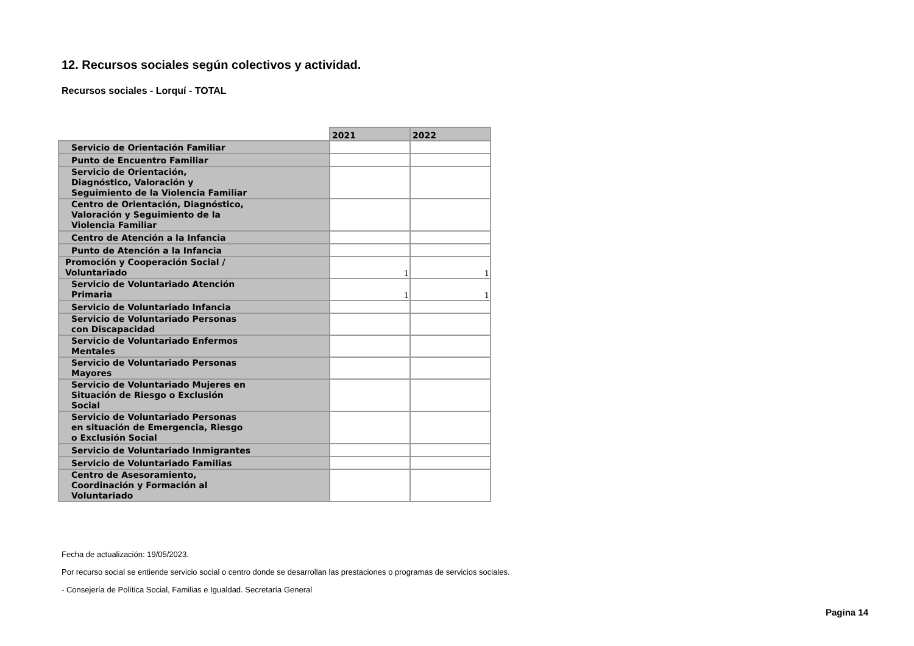12. Recursos sociales según colectivos y actividad.
Recursos sociales - Lorquí - TOTAL
| | 2021 | 2022 |
| --- | --- | --- |
| Servicio de Orientación Familiar | | |
| Punto de Encuentro Familiar | | |
| Servicio de Orientación, Diagnóstico, Valoración y Seguimiento de la Violencia Familiar | | |
| Centro de Orientación, Diagnóstico, Valoración y Seguimiento de la Violencia Familiar | | |
| Centro de Atención a la Infancia | | |
| Punto de Atención a la Infancia | | |
| Promoción y Cooperación Social / Voluntariado | 1 | 1 |
| Servicio de Voluntariado Atención Primaria | 1 | 1 |
| Servicio de Voluntariado Infancia | | |
| Servicio de Voluntariado Personas con Discapacidad | | |
| Servicio de Voluntariado Enfermos Mentales | | |
| Servicio de Voluntariado Personas Mayores | | |
| Servicio de Voluntariado Mujeres en Situación de Riesgo o Exclusión Social | | |
| Servicio de Voluntariado Personas en situación de Emergencia, Riesgo o Exclusión Social | | |
| Servicio de Voluntariado Inmigrantes | | |
| Servicio de Voluntariado Familias | | |
| Centro de Asesoramiento, Coordinación y Formación al Voluntariado | | |
Fecha de actualización: 19/05/2023.
Por recurso social se entiende servicio social o centro donde se desarrollan las prestaciones o programas de servicios sociales.
- Consejería de Política Social, Familias e Igualdad. Secretaría General
Pagina 14